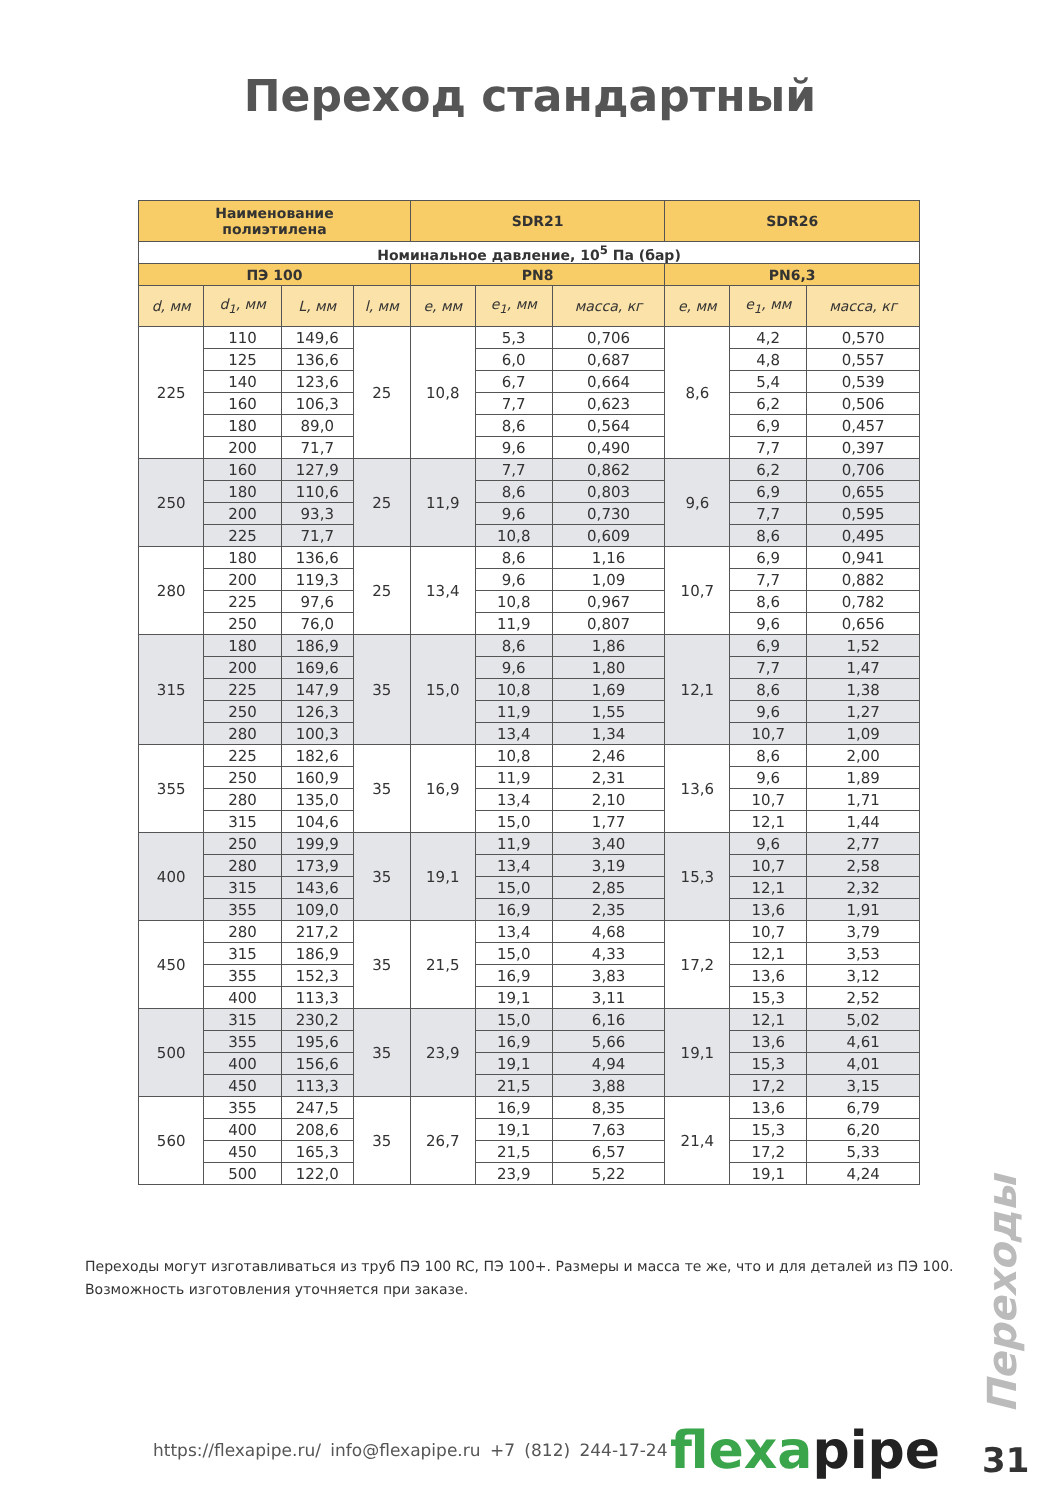Переход стандартный
| Наименование полиэтилена | | | | SDR21 | | | SDR26 | | |
| --- | --- | --- | --- | --- | --- | --- | --- | --- | --- |
| Номинальное давление, 10<sup>5</sup> Па (бар) | | | | | | | | | |
| ПЭ 100 | | | | PN8 | | | PN6,3 | | |
| d, мм | d<sub>1</sub>, мм | L, мм | l, мм | e, мм | e<sub>1</sub>, мм | масса, кг | e, мм | e<sub>1</sub>, мм | масса, кг |
| 225 | 110 | 149,6 | 25 | 10,8 | 5,3 | 0,706 | 8,6 | 4,2 | 0,570 |
| | 125 | 136,6 | | | 6,0 | 0,687 | | 4,8 | 0,557 |
| | 140 | 123,6 | | | 6,7 | 0,664 | | 5,4 | 0,539 |
| | 160 | 106,3 | | | 7,7 | 0,623 | | 6,2 | 0,506 |
| | 180 | 89,0 | | | 8,6 | 0,564 | | 6,9 | 0,457 |
| | 200 | 71,7 | | | 9,6 | 0,490 | | 7,7 | 0,397 |
| 250 | 160 | 127,9 | 25 | 11,9 | 7,7 | 0,862 | 9,6 | 6,2 | 0,706 |
| | 180 | 110,6 | | | 8,6 | 0,803 | | 6,9 | 0,655 |
| | 200 | 93,3 | | | 9,6 | 0,730 | | 7,7 | 0,595 |
| | 225 | 71,7 | | | 10,8 | 0,609 | | 8,6 | 0,495 |
| 280 | 180 | 136,6 | 25 | 13,4 | 8,6 | 1,16 | 10,7 | 6,9 | 0,941 |
| | 200 | 119,3 | | | 9,6 | 1,09 | | 7,7 | 0,882 |
| | 225 | 97,6 | | | 10,8 | 0,967 | | 8,6 | 0,782 |
| | 250 | 76,0 | | | 11,9 | 0,807 | | 9,6 | 0,656 |
| 315 | 180 | 186,9 | 35 | 15,0 | 8,6 | 1,86 | 12,1 | 6,9 | 1,52 |
| | 200 | 169,6 | | | 9,6 | 1,80 | | 7,7 | 1,47 |
| | 225 | 147,9 | | | 10,8 | 1,69 | | 8,6 | 1,38 |
| | 250 | 126,3 | | | 11,9 | 1,55 | | 9,6 | 1,27 |
| | 280 | 100,3 | | | 13,4 | 1,34 | | 10,7 | 1,09 |
| 355 | 225 | 182,6 | 35 | 16,9 | 10,8 | 2,46 | 13,6 | 8,6 | 2,00 |
| | 250 | 160,9 | | | 11,9 | 2,31 | | 9,6 | 1,89 |
| | 280 | 135,0 | | | 13,4 | 2,10 | | 10,7 | 1,71 |
| | 315 | 104,6 | | | 15,0 | 1,77 | | 12,1 | 1,44 |
| 400 | 250 | 199,9 | 35 | 19,1 | 11,9 | 3,40 | 15,3 | 9,6 | 2,77 |
| | 280 | 173,9 | | | 13,4 | 3,19 | | 10,7 | 2,58 |
| | 315 | 143,6 | | | 15,0 | 2,85 | | 12,1 | 2,32 |
| | 355 | 109,0 | | | 16,9 | 2,35 | | 13,6 | 1,91 |
| 450 | 280 | 217,2 | 35 | 21,5 | 13,4 | 4,68 | 17,2 | 10,7 | 3,79 |
| | 315 | 186,9 | | | 15,0 | 4,33 | | 12,1 | 3,53 |
| | 355 | 152,3 | | | 16,9 | 3,83 | | 13,6 | 3,12 |
| | 400 | 113,3 | | | 19,1 | 3,11 | | 15,3 | 2,52 |
| 500 | 315 | 230,2 | 35 | 23,9 | 15,0 | 6,16 | 19,1 | 12,1 | 5,02 |
| | 355 | 195,6 | | | 16,9 | 5,66 | | 13,6 | 4,61 |
| | 400 | 156,6 | | | 19,1 | 4,94 | | 15,3 | 4,01 |
| | 450 | 113,3 | | | 21,5 | 3,88 | | 17,2 | 3,15 |
| 560 | 355 | 247,5 | 35 | 26,7 | 16,9 | 8,35 | 21,4 | 13,6 | 6,79 |
| | 400 | 208,6 | | | 19,1 | 7,63 | | 15,3 | 6,20 |
| | 450 | 165,3 | | | 21,5 | 6,57 | | 17,2 | 5,33 |
| | 500 | 122,0 | | | 23,9 | 5,22 | | 19,1 | 4,24 |
Переходы могут изготавливаться из труб ПЭ 100 RC, ПЭ 100+. Размеры и масса те же, что и для деталей из ПЭ 100. Возможность изготовления уточняется при заказе.
Переходы
https://flexapipe.ru/ info@flexapipe.ru +7 (812) 244-17-24
flexapipe 31